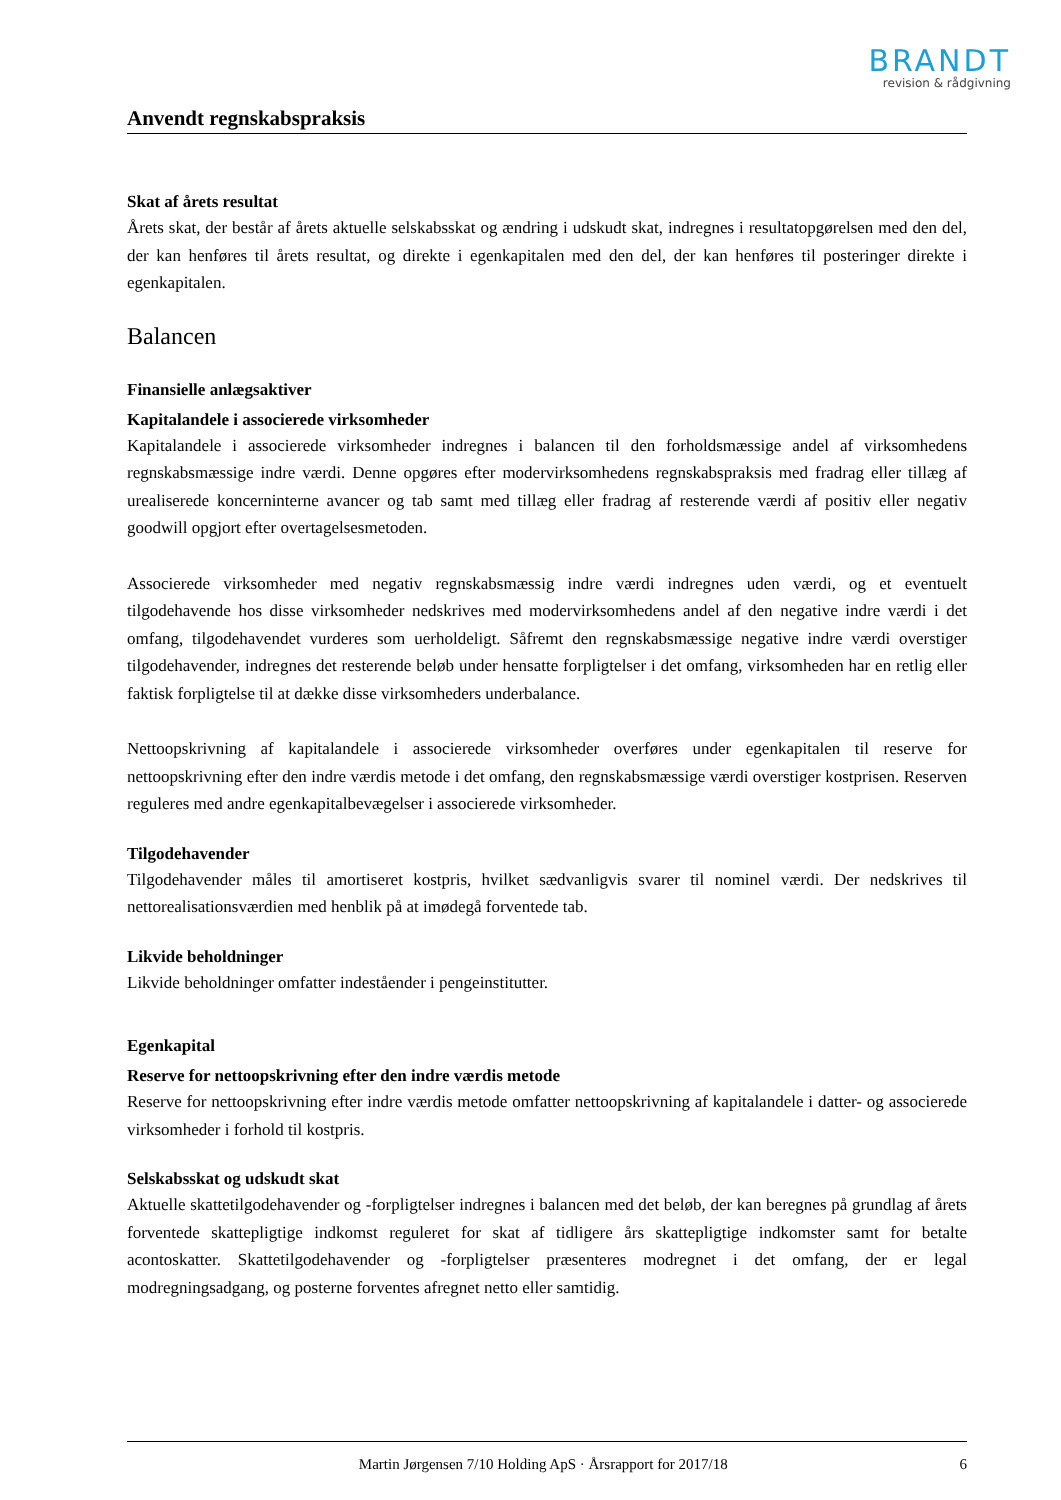BRANDT
revision & rådgivning
Anvendt regnskabspraksis
Skat af årets resultat
Årets skat, der består af årets aktuelle selskabsskat og ændring i udskudt skat, indregnes i resultatopgørelsen med den del, der kan henføres til årets resultat, og direkte i egenkapitalen med den del, der kan henføres til posteringer direkte i egenkapitalen.
Balancen
Finansielle anlægsaktiver
Kapitalandele i associerede virksomheder
Kapitalandele i associerede virksomheder indregnes i balancen til den forholdsmæssige andel af virksomhedens regnskabsmæssige indre værdi. Denne opgøres efter modervirksomhedens regnskabspraksis med fradrag eller tillæg af urealiserede koncerninterne avancer og tab samt med tillæg eller fradrag af resterende værdi af positiv eller negativ goodwill opgjort efter overtagelsesmetoden.
Associerede virksomheder med negativ regnskabsmæssig indre værdi indregnes uden værdi, og et eventuelt tilgodehavende hos disse virksomheder nedskrives med modervirksomhedens andel af den negative indre værdi i det omfang, tilgodehavendet vurderes som uerholdeligt. Såfremt den regnskabsmæssige negative indre værdi overstiger tilgodehavender, indregnes det resterende beløb under hensatte forpligtelser i det omfang, virksomheden har en retlig eller faktisk forpligtelse til at dække disse virksomheders underbalance.
Nettoopskrivning af kapitalandele i associerede virksomheder overføres under egenkapitalen til reserve for nettoopskrivning efter den indre værdis metode i det omfang, den regnskabsmæssige værdi overstiger kostprisen. Reserven reguleres med andre egenkapitalbevægelser i associerede virksomheder.
Tilgodehavender
Tilgodehavender måles til amortiseret kostpris, hvilket sædvanligvis svarer til nominel værdi. Der nedskrives til nettorealisationsværdien med henblik på at imødegå forventede tab.
Likvide beholdninger
Likvide beholdninger omfatter indeståender i pengeinstitutter.
Egenkapital
Reserve for nettoopskrivning efter den indre værdis metode
Reserve for nettoopskrivning efter indre værdis metode omfatter nettoopskrivning af kapitalandele i datter- og associerede virksomheder i forhold til kostpris.
Selskabsskat og udskudt skat
Aktuelle skattetilgodehavender og -forpligtelser indregnes i balancen med det beløb, der kan beregnes på grundlag af årets forventede skattepligtige indkomst reguleret for skat af tidligere års skattepligtige indkomster samt for betalte acontoskatter. Skattetilgodehavender og -forpligtelser præsenteres modregnet i det omfang, der er legal modregningsadgang, og posterne forventes afregnet netto eller samtidig.
Martin Jørgensen 7/10 Holding ApS · Årsrapport for 2017/18 6